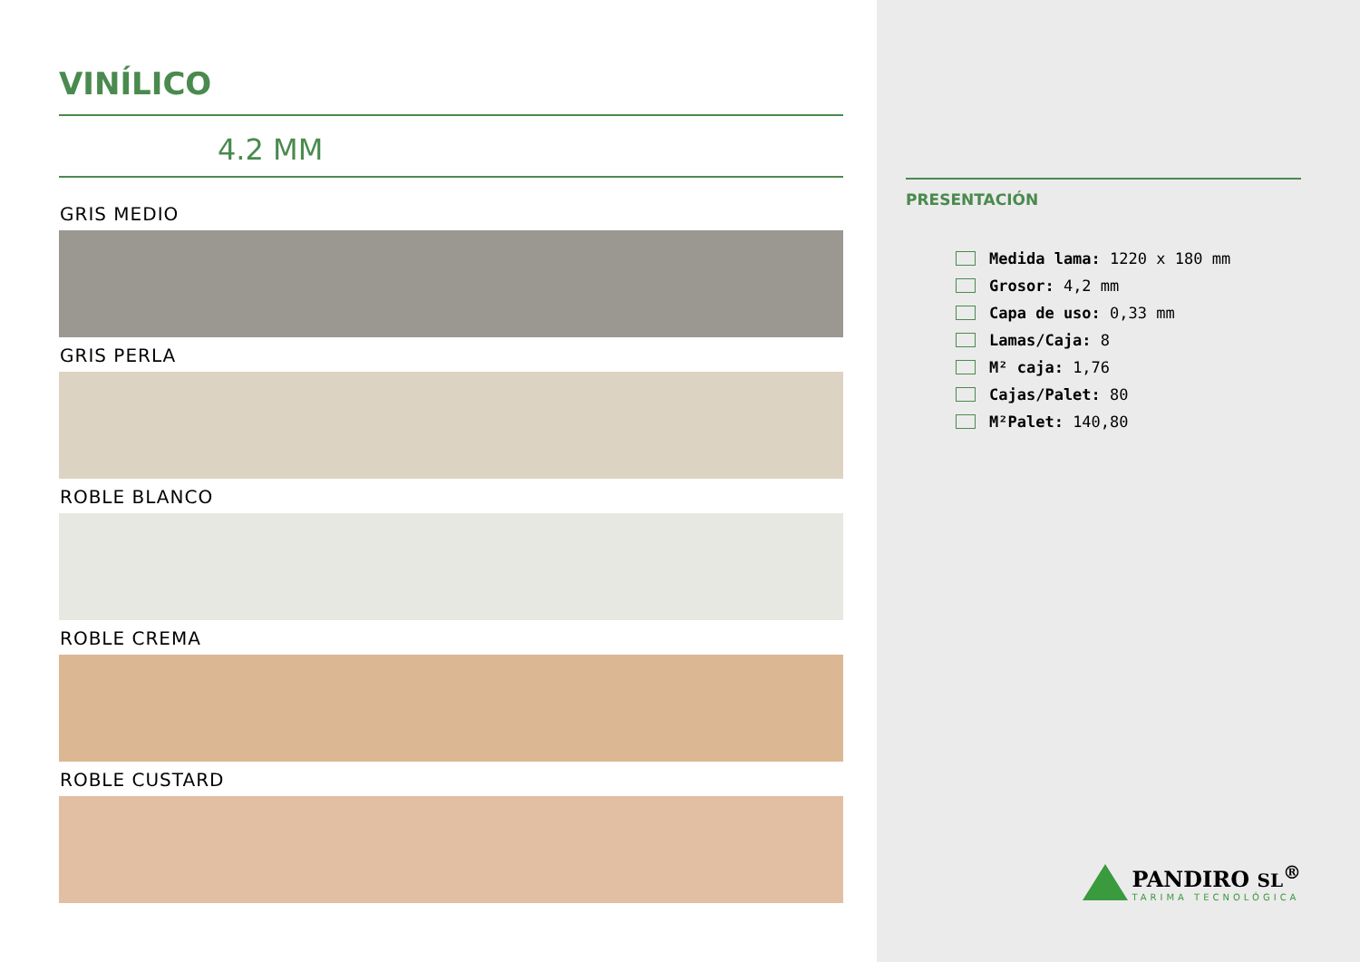VINÍLICO
4.2 MM
GRIS MEDIO
GRIS PERLA
ROBLE BLANCO
ROBLE CREMA
ROBLE CUSTARD
PRESENTACIÓN
Medida lama: 1220 x 180 mm
Grosor: 4,2 mm
Capa de uso: 0,33 mm
Lamas/Caja: 8
M² caja: 1,76
Cajas/Palet: 80
M²Palet: 140,80
PANDIRO SL<sup>®</sup>
TARIMA TECNOLÓGICA